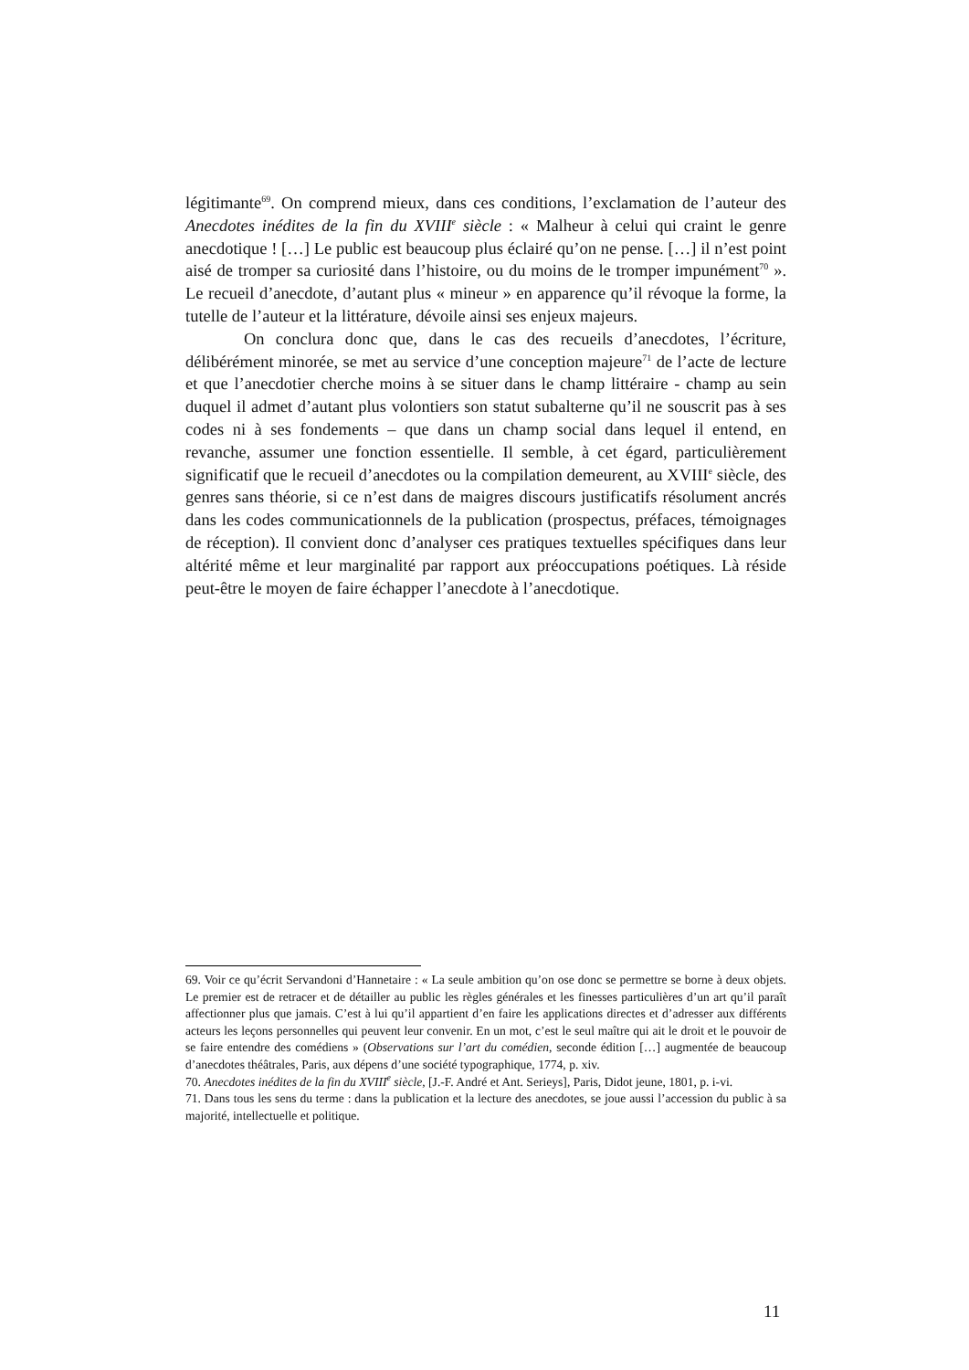légitimante<sup>69</sup>. On comprend mieux, dans ces conditions, l’exclamation de l’auteur des Anecdotes inédites de la fin du XVIII<sup>e</sup> siècle : « Malheur à celui qui craint le genre anecdotique ! […] Le public est beaucoup plus éclairé qu’on ne pense. […] il n’est point aisé de tromper sa curiosité dans l’histoire, ou du moins de le tromper impunément<sup>70</sup> ». Le recueil d’anecdote, d’autant plus « mineur » en apparence qu’il révoque la forme, la tutelle de l’auteur et la littérature, dévoile ainsi ses enjeux majeurs.
On conclura donc que, dans le cas des recueils d’anecdotes, l’écriture, délibérément minorée, se met au service d’une conception majeure<sup>71</sup> de l’acte de lecture et que l’anecdotier cherche moins à se situer dans le champ littéraire - champ au sein duquel il admet d’autant plus volontiers son statut subalterne qu’il ne souscrit pas à ses codes ni à ses fondements – que dans un champ social dans lequel il entend, en revanche, assumer une fonction essentielle. Il semble, à cet égard, particulièrement significatif que le recueil d’anecdotes ou la compilation demeurent, au XVIII<sup>e</sup> siècle, des genres sans théorie, si ce n’est dans de maigres discours justificatifs résolument ancrés dans les codes communicationnels de la publication (prospectus, préfaces, témoignages de réception). Il convient donc d’analyser ces pratiques textuelles spécifiques dans leur altérité même et leur marginalité par rapport aux préoccupations poétiques. Là réside peut-être le moyen de faire échapper l’anecdote à l’anecdotique.
69. Voir ce qu’écrit Servandoni d’Hannetaire : « La seule ambition qu’on ose donc se permettre se borne à deux objets. Le premier est de retracer et de détailler au public les règles générales et les finesses particulières d’un art qu’il paraît affectionner plus que jamais. C’est à lui qu’il appartient d’en faire les applications directes et d’adresser aux différents acteurs les leçons personnelles qui peuvent leur convenir. En un mot, c’est le seul maître qui ait le droit et le pouvoir de se faire entendre des comédiens » (Observations sur l’art du comédien, seconde édition […] augmentée de beaucoup d’anecdotes théâtrales, Paris, aux dépens d’une société typographique, 1774, p. xiv.
70. Anecdotes inédites de la fin du XVIII<sup>e</sup> siècle, [J.-F. André et Ant. Serieys], Paris, Didot jeune, 1801, p. i-vi.
71. Dans tous les sens du terme : dans la publication et la lecture des anecdotes, se joue aussi l’accession du public à sa majorité, intellectuelle et politique.
11